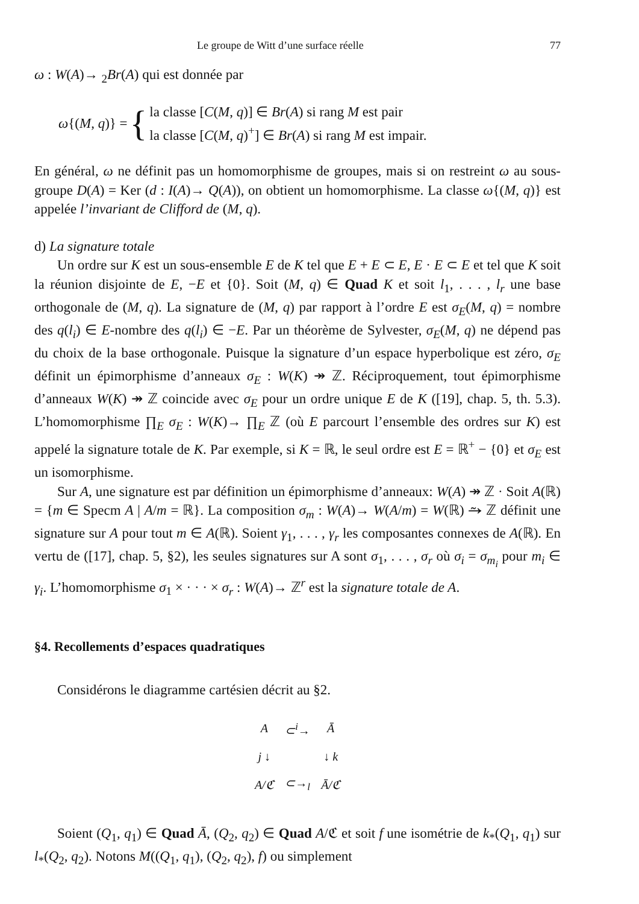Le groupe de Witt d’une surface réelle 77
ω : W(A)→ <sub>2</sub>Br(A) qui est donnée par
ω{(M, q)} = {
la classe [C(M, q)] ∈ Br(A) si rang M est pair
la classe [C(M, q)<sup>+</sup>] ∈ Br(A) si rang M est impair.
En général, ω ne définit pas un homomorphisme de groupes, mais si on restreint ω au sous-groupe D(A) = Ker (d : I(A)→ Q(A)), on obtient un homomorphisme. La classe ω{(M, q)} est appelée l’invariant de Clifford de (M, q).
d) La signature totale
Un ordre sur K est un sous-ensemble E de K tel que E + E ⊂ E, E · E ⊂ E et tel que K soit la réunion disjointe de E, −E et {0}. Soit (M, q) ∈ Quad K et soit l<sub>1</sub>, . . . , l<sub>r</sub> une base orthogonale de (M, q). La signature de (M, q) par rapport à l’ordre E est σ<sub>E</sub>(M, q) = nombre des q(l<sub>i</sub>) ∈ E-nombre des q(l<sub>i</sub>) ∈ −E. Par un théorème de Sylvester, σ<sub>E</sub>(M, q) ne dépend pas du choix de la base orthogonale. Puisque la signature d’un espace hyperbolique est zéro, σ<sub>E</sub> définit un épimorphisme d’anneaux σ<sub>E</sub> : W(K) ↠ ℤ. Réciproquement, tout épimorphisme d’anneaux W(K) ↠ ℤ coincide avec σ<sub>E</sub> pour un ordre unique E de K ([19], chap. 5, th. 5.3). L’homomorphisme ∏<sub>E</sub> σ<sub>E</sub> : W(K)→ ∏<sub>E</sub> ℤ (où E parcourt l’ensemble des ordres sur K) est appelé la signature totale de K. Par exemple, si K = ℝ, le seul ordre est E = ℝ<sup>+</sup> − {0} et σ<sub>E</sub> est un isomorphisme.
Sur A, une signature est par définition un épimorphisme d’anneaux: W(A) ↠ ℤ · Soit A(ℝ) = {m ∈ Specm A | A/m = ℝ}. La composition σ<sub>m</sub> : W(A)→ W(A/m) = W(ℝ) ⥲ ℤ définit une signature sur A pour tout m ∈ A(ℝ). Soient γ<sub>1</sub>, . . . , γ<sub>r</sub> les composantes connexes de A(ℝ). En vertu de ([17], chap. 5, §2), les seules signatures sur A sont σ<sub>1</sub>, . . . , σ<sub>r</sub> où σ<sub>i</sub> = σ<sub>m<sub>i</sub></sub> pour m<sub>i</sub> ∈ γ<sub>i</sub>. L’homomorphisme σ<sub>1</sub> × · · · × σ<sub>r</sub> : W(A)→ ℤ<sup>r</sup> est la signature totale de A.
§4. Recollements d’espaces quadratiques
Considérons le diagramme cartésien décrit au §2.
| A | ⊂<sup>i</sup>→ | Ā |
| j ↓ | | ↓ k |
| A/ℭ | ⊂→<sub>l</sub> | Ā/ℭ |
Soient (Q<sub>1</sub>, q<sub>1</sub>) ∈ Quad Ā, (Q<sub>2</sub>, q<sub>2</sub>) ∈ Quad A/ℭ et soit f une isométrie de k<sub>*</sub>(Q<sub>1</sub>, q<sub>1</sub>) sur l<sub>*</sub>(Q<sub>2</sub>, q<sub>2</sub>). Notons M((Q<sub>1</sub>, q<sub>1</sub>), (Q<sub>2</sub>, q<sub>2</sub>), f) ou simplement